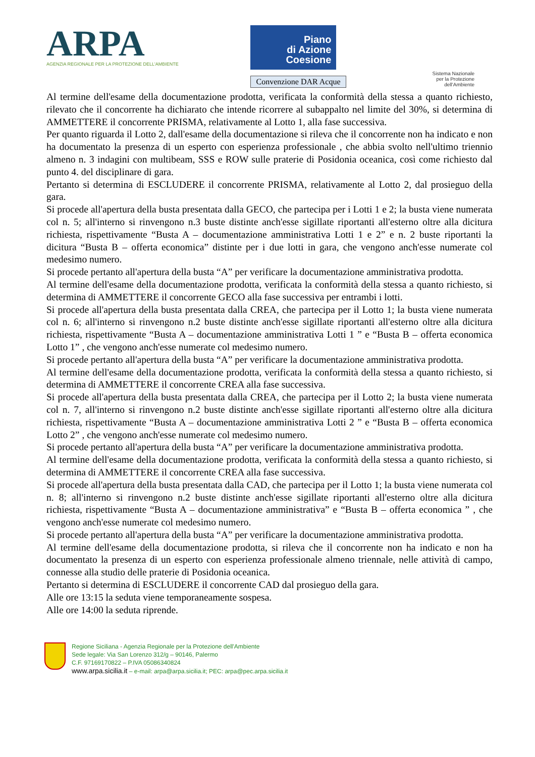ARPA
AGENZIA REGIONALE PER LA PROTEZIONE DELL'AMBIENTE
Piano
di Azione
Coesione
Convenzione DAR Acque
Sistema Nazionale
per la Protezione
dell'Ambiente
Al termine dell'esame della documentazione prodotta, verificata la conformità della stessa a quanto richiesto, rilevato che il concorrente ha dichiarato che intende ricorrere al subappalto nel limite del 30%, si determina di AMMETTERE il concorrente PRISMA, relativamente al Lotto 1, alla fase successiva.
Per quanto riguarda il Lotto 2, dall'esame della documentazione si rileva che il concorrente non ha indicato e non ha documentato la presenza di un esperto con esperienza professionale , che abbia svolto nell'ultimo triennio almeno n. 3 indagini con multibeam, SSS e ROW sulle praterie di Posidonia oceanica, così come richiesto dal punto 4. del disciplinare di gara.
Pertanto si determina di ESCLUDERE il concorrente PRISMA, relativamente al Lotto 2, dal prosieguo della gara.
Si procede all'apertura della busta presentata dalla GECO, che partecipa per i Lotti 1 e 2; la busta viene numerata col n. 5; all'interno si rinvengono n.3 buste distinte anch'esse sigillate riportanti all'esterno oltre alla dicitura richiesta, rispettivamente “Busta A – documentazione amministrativa Lotti 1 e 2” e n. 2 buste riportanti la dicitura “Busta B – offerta economica” distinte per i due lotti in gara, che vengono anch'esse numerate col medesimo numero.
Si procede pertanto all'apertura della busta “A” per verificare la documentazione amministrativa prodotta.
Al termine dell'esame della documentazione prodotta, verificata la conformità della stessa a quanto richiesto, si determina di AMMETTERE il concorrente GECO alla fase successiva per entrambi i lotti.
Si procede all'apertura della busta presentata dalla CREA, che partecipa per il Lotto 1; la busta viene numerata col n. 6; all'interno si rinvengono n.2 buste distinte anch'esse sigillate riportanti all'esterno oltre alla dicitura richiesta, rispettivamente “Busta A – documentazione amministrativa Lotti 1 ” e “Busta B – offerta economica Lotto 1” , che vengono anch'esse numerate col medesimo numero.
Si procede pertanto all'apertura della busta “A” per verificare la documentazione amministrativa prodotta.
Al termine dell'esame della documentazione prodotta, verificata la conformità della stessa a quanto richiesto, si determina di AMMETTERE il concorrente CREA alla fase successiva.
Si procede all'apertura della busta presentata dalla CREA, che partecipa per il Lotto 2; la busta viene numerata col n. 7, all'interno si rinvengono n.2 buste distinte anch'esse sigillate riportanti all'esterno oltre alla dicitura richiesta, rispettivamente “Busta A – documentazione amministrativa Lotti 2 ” e “Busta B – offerta economica Lotto 2” , che vengono anch'esse numerate col medesimo numero.
Si procede pertanto all'apertura della busta “A” per verificare la documentazione amministrativa prodotta.
Al termine dell'esame della documentazione prodotta, verificata la conformità della stessa a quanto richiesto, si determina di AMMETTERE il concorrente CREA alla fase successiva.
Si procede all'apertura della busta presentata dalla CAD, che partecipa per il Lotto 1; la busta viene numerata col n. 8; all'interno si rinvengono n.2 buste distinte anch'esse sigillate riportanti all'esterno oltre alla dicitura richiesta, rispettivamente “Busta A – documentazione amministrativa” e “Busta B – offerta economica ” , che vengono anch'esse numerate col medesimo numero.
Si procede pertanto all'apertura della busta “A” per verificare la documentazione amministrativa prodotta.
Al termine dell'esame della documentazione prodotta, si rileva che il concorrente non ha indicato e non ha documentato la presenza di un esperto con esperienza professionale almeno triennale, nelle attività di campo, connesse alla studio delle praterie di Posidonia oceanica.
Pertanto si determina di ESCLUDERE il concorrente CAD dal prosieguo della gara.
Alle ore 13:15 la seduta viene temporaneamente sospesa.
Alle ore 14:00 la seduta riprende.
Regione Siciliana - Agenzia Regionale per la Protezione dell'Ambiente
Sede legale: Via San Lorenzo 312/g – 90146, Palermo
C.F. 97169170822 – P.IVA 05086340824
www.arpa.sicilia.it – e-mail: arpa@arpa.sicilia.it; PEC: arpa@pec.arpa.sicilia.it